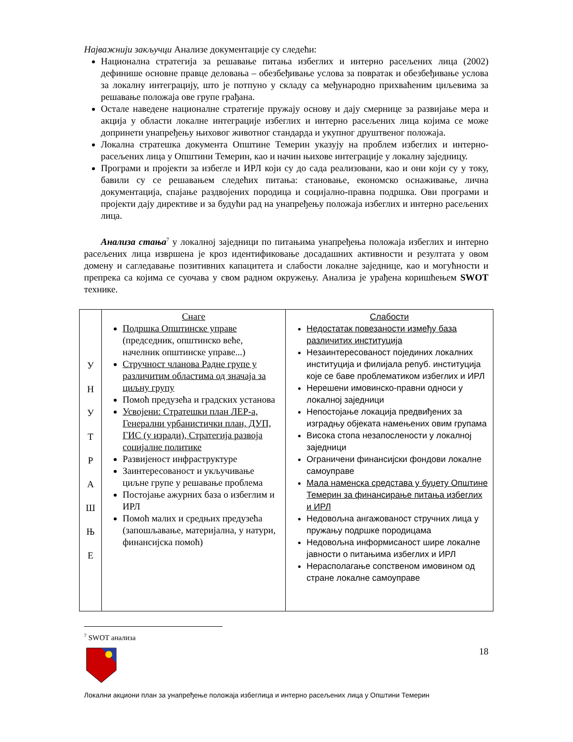Најважнији закључци Анализе документације су следећи:
Национална стратегија за решавање питања избеглих и интерно расељених лица (2002) дефинише основне правце деловања – обезбеђивање услова за повратак и обезбеђивање услова за локалну интеграцију, што је потпуно у складу са међународно прихваћеним циљевима за решавање положаја ове групе грађана.
Остале наведене националне стратегије пружају основу и дају смернице за развијање мера и акција у области локалне интеграције избеглих и интерно расељених лица којима се може допринети унапређењу њиховог животног стандарда и укупног друштвеног положаја.
Локална стратешка документа Општине Темерин указују на проблем избеглих и интерно-расељених лица у Општини Темерин, као и начин њихове интеграције у локалну заједницу.
Програми и пројекти за избегле и ИРЛ који су до сада реализовани, као и они који су у току, бавили су се решавањем следећих питања: становање, економско оснаживање, лична документација, спајање раздвојених породица и социјално-правна подршка. Ови програми и пројекти дају директиве и за будући рад на унапређењу положаја избеглих и интерно расељених лица.
Анализа стања<sup>7</sup> у локалној заједници по питањима унапређења положаја избеглих и интерно расељених лица извршена је кроз идентификовање досадашних активности и резултата у овом домену и сагледавање позитивних капацитета и слабости локалне заједнице, као и могућности и препрека са којима се суочава у свом радном окружењу. Анализа је урађена коришћењем SWOT технике.
| У Н У Т Р А Ш Њ Е | Снаге Подршка Општинске управе (председник, општинско веће, начелник општинске управе...) Стручност чланова Радне групе у различитим областима од значаја за циљну групу Помоћ предузећа и градских установа Усвојени: Стратешки план ЛЕР-а, Генерални урбанистички план, ДУП, ГИС (у изради), Стратегија развоја социјалне политике Развијеност инфраструктуре Заинтересованост и укључивање циљне групе у решавање проблема Постојање ажурних база о избеглим и ИРЛ Помоћ малих и средњих предузећа (запошљавање, материјална, у натури, финансијска помоћ) | Слабости Недостатак повезаности између база различитих институција Незаинтересованост појединих локалних институција и филијала репуб. институција које се баве проблематиком избеглих и ИРЛ Нерешени имовинско-правни односи у локалној заједници Непостојање локација предвиђених за изградњу објеката намењених овим групама Висока стопа незапослености у локалној заједници Ограничени финансијски фондови локалне самоуправе Мала наменска средстава у буџету Општине Темерин за финансирање питања избеглих и ИРЛ Недовољна ангажованост стручних лица у пружању подршке породицама Недовољна информисаност шире локалне јавности о питањима избеглих и ИРЛ Нерасполагање сопственом имовином од стране локалне самоуправе |
<sup>7</sup> SWOT анализа
18
Локални акциони план за унапређење положаја избеглица и интерно расељених лица у Општини Темерин